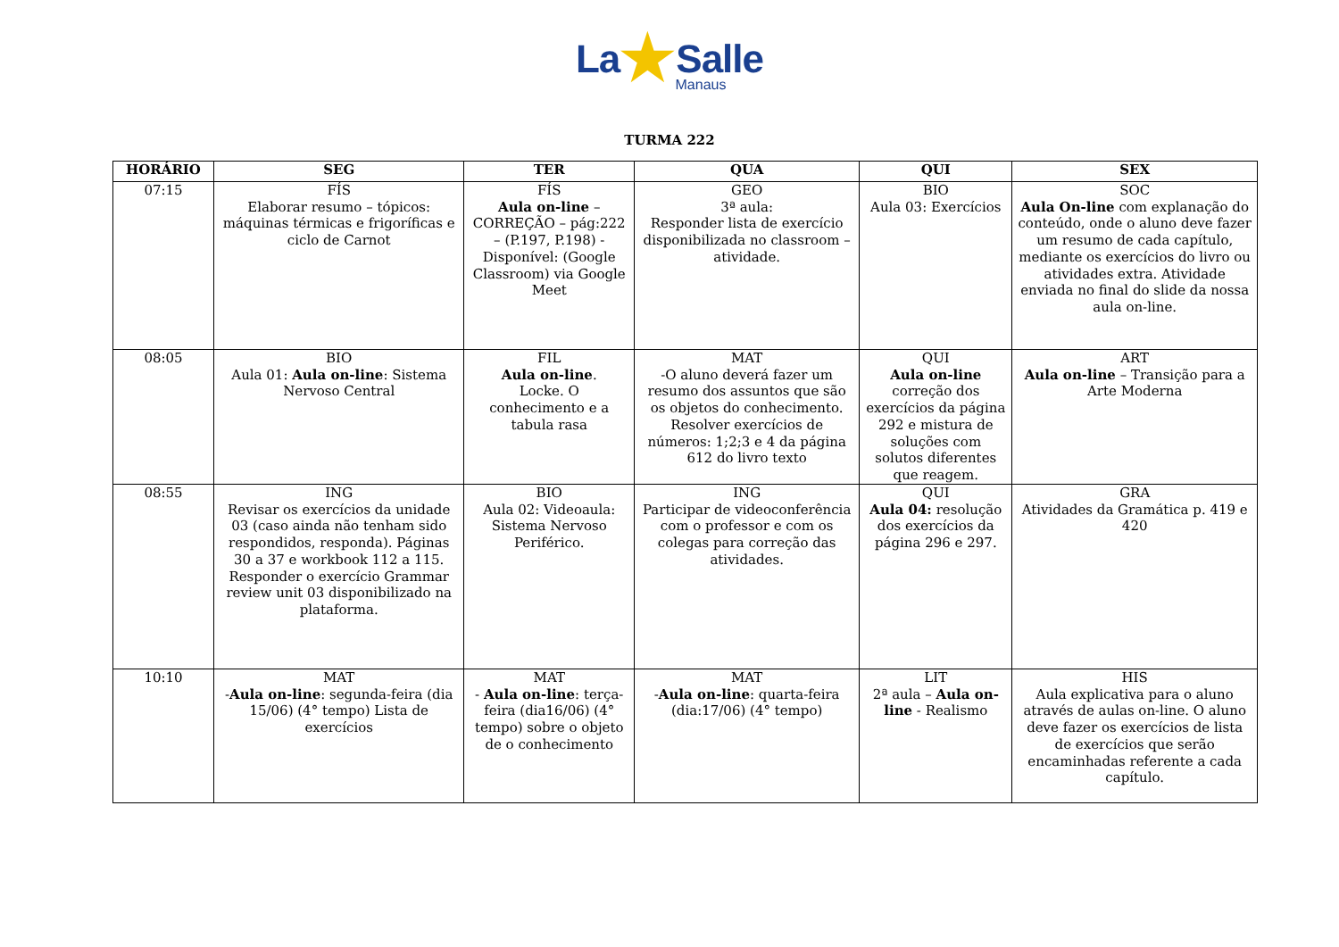La★Salle
Manaus
TURMA 222
| HORÁRIO | SEG | TER | QUA | QUI | SEX |
| --- | --- | --- | --- | --- | --- |
| 07:15 | FÍS Elaborar resumo – tópicos: máquinas térmicas e frigoríficas e ciclo de Carnot | FÍS Aula on-line – CORREÇÃO – pág:222 – (P.197, P.198) - Disponível: (Google Classroom) via Google Meet | GEO 3ª aula: Responder lista de exercício disponibilizada no classroom – atividade. | BIO Aula 03: Exercícios | SOC Aula On-line com explanação do conteúdo, onde o aluno deve fazer um resumo de cada capítulo, mediante os exercícios do livro ou atividades extra. Atividade enviada no final do slide da nossa aula on-line. |
| 08:05 | BIO Aula 01: Aula on-line : Sistema Nervoso Central | FIL Aula on-line . Locke. O conhecimento e a tabula rasa | MAT -O aluno deverá fazer um resumo dos assuntos que são os objetos do conhecimento. Resolver exercícios de números: 1;2;3 e 4 da página 612 do livro texto | QUI Aula on-line correção dos exercícios da página 292 e mistura de soluções com solutos diferentes que reagem. | ART Aula on-line – Transição para a Arte Moderna |
| 08:55 | ING Revisar os exercícios da unidade 03 (caso ainda não tenham sido respondidos, responda). Páginas 30 a 37 e workbook 112 a 115. Responder o exercício Grammar review unit 03 disponibilizado na plataforma. | BIO Aula 02: Videoaula: Sistema Nervoso Periférico. | ING Participar de videoconferência com o professor e com os colegas para correção das atividades. | QUI Aula 04: resolução dos exercícios da página 296 e 297. | GRA Atividades da Gramática p. 419 e 420 |
| 10:10 | MAT - Aula on-line : segunda-feira (dia 15/06) (4° tempo) Lista de exercícios | MAT - Aula on-line : terça-feira (dia16/06) (4° tempo) sobre o objeto de o conhecimento | MAT - Aula on-line : quarta-feira (dia:17/06) (4° tempo) | LIT 2ª aula – Aula on-line - Realismo | HIS Aula explicativa para o aluno através de aulas on-line. O aluno deve fazer os exercícios de lista de exercícios que serão encaminhadas referente a cada capítulo. |